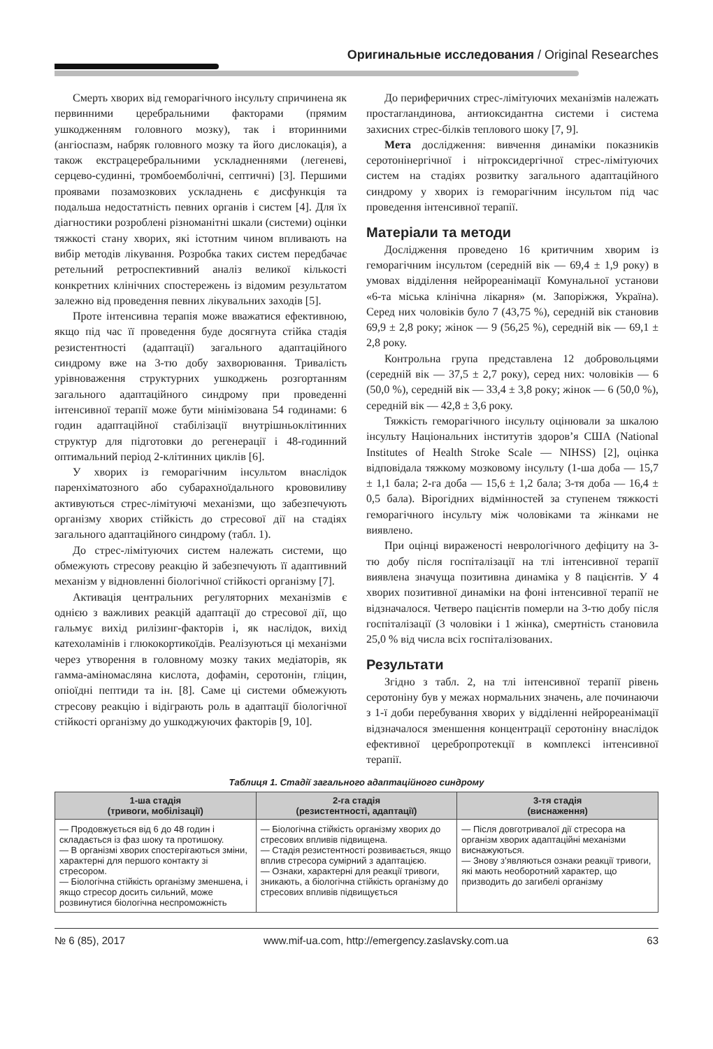Оригинальные исследования / Original Researches
Смерть хворих від геморагічного інсульту спричинена як первинними церебральними факторами (прямим ушкодженням головного мозку), так і вторинними (ангіоспазм, набряк головного мозку та його дислокація), а також екстрацеребральними ускладненнями (легеневі, серцево-судинні, тромбоемболічні, септичні) [3]. Першими проявами позамозкових ускладнень є дисфункція та подальша недостатність певних органів і систем [4]. Для їх діагностики розроблені різноманітні шкали (системи) оцінки тяжкості стану хворих, які істотним чином впливають на вибір методів лікування. Розробка таких систем передбачає ретельний ретроспективний аналіз великої кількості конкретних клінічних спостережень із відомим результатом залежно від проведення певних лікувальних заходів [5].
Проте інтенсивна терапія може вважатися ефективною, якщо під час її проведення буде досягнута стійка стадія резистентності (адаптації) загального адаптаційного синдрому вже на 3-тю добу захворювання. Тривалість урівноваження структурних ушкоджень розгортанням загального адаптаційного синдрому при проведенні інтенсивної терапії може бути мінімізована 54 годинами: 6 годин адаптаційної стабілізації внутрішньоклітинних структур для підготовки до регенерації і 48-годинний оптимальний період 2-клітинних циклів [6].
У хворих із геморагічним інсультом внаслідок паренхіматозного або субарахноїдального крововиливу активуються стрес-лімітуючі механізми, що забезпечують організму хворих стійкість до стресової дії на стадіях загального адаптаційного синдрому (табл. 1).
До стрес-лімітуючих систем належать системи, що обмежують стресову реакцію й забезпечують її адаптивний механізм у відновленні біологічної стійкості організму [7].
Активація центральних регуляторних механізмів є однією з важливих реакцій адаптації до стресової дії, що гальмує вихід рилізинг-факторів і, як наслідок, вихід катехоламінів і глюкокортикоїдів. Реалізуються ці механізми через утворення в головному мозку таких медіаторів, як гамма-аміномасляна кислота, дофамін, серотонін, гліцин, опіоїдні пептиди та ін. [8]. Саме ці системи обмежують стресову реакцію і відіграють роль в адаптації біологічної стійкості організму до ушкоджуючих факторів [9, 10].
До периферичних стрес-лімітуючих механізмів належать простагландинова, антиоксидантна системи і система захисних стрес-білків теплового шоку [7, 9].
Мета дослідження: вивчення динаміки показників серотонінергічної і нітроксидергічної стрес-лімітуючих систем на стадіях розвитку загального адаптаційного синдрому у хворих із геморагічним інсультом під час проведення інтенсивної терапії.
Матеріали та методи
Дослідження проведено 16 критичним хворим із геморагічним інсультом (середній вік — 69,4 ± 1,9 року) в умовах відділення нейрореанімації Комунальної установи «6-та міська клінічна лікарня» (м. Запоріжжя, Україна). Серед них чоловіків було 7 (43,75 %), середній вік становив 69,9 ± 2,8 року; жінок — 9 (56,25 %), середній вік — 69,1 ± 2,8 року.
Контрольна група представлена 12 добровольцями (середній вік — 37,5 ± 2,7 року), серед них: чоловіків — 6 (50,0 %), середній вік — 33,4 ± 3,8 року; жінок — 6 (50,0 %), середній вік — 42,8 ± 3,6 року.
Тяжкість геморагічного інсульту оцінювали за шкалою інсульту Національних інститутів здоров’я США (National Institutes of Health Stroke Scale — NIHSS) [2], оцінка відповідала тяжкому мозковому інсульту (1-ша доба — 15,7 ± 1,1 бала; 2-га доба — 15,6 ± 1,2 бала; 3-тя доба — 16,4 ± 0,5 бала). Вірогідних відмінностей за ступенем тяжкості геморагічного інсульту між чоловіками та жінками не виявлено.
При оцінці вираженості неврологічного дефіциту на 3-тю добу після госпіталізації на тлі інтенсивної терапії виявлена значуща позитивна динаміка у 8 пацієнтів. У 4 хворих позитивної динаміки на фоні інтенсивної терапії не відзначалося. Четверо пацієнтів померли на 3-тю добу після госпіталізації (3 чоловіки і 1 жінка), смертність становила 25,0 % від числа всіх госпіталізованих.
Результати
Згідно з табл. 2, на тлі інтенсивної терапії рівень серотоніну був у межах нормальних значень, але починаючи з 1-ї доби перебування хворих у відділенні нейрореанімації відзначалося зменшення концентрації серотоніну внаслідок ефективної церебропротекції в комплексі інтенсивної терапії.
Таблиця 1. Стадії загального адаптаційного синдрому
| 1-ша стадія (тривоги, мобілізації) | 2-га стадія (резистентності, адаптації) | 3-тя стадія (виснаження) |
| --- | --- | --- |
| — Продовжується від 6 до 48 годин і складається із фаз шоку та протишоку. — В організмі хворих спостерігаються зміни, характерні для першого контакту зі стресором. — Біологічна стійкість організму зменшена, і якщо стресор досить сильний, може розвинутися біологічна неспроможність | — Біологічна стійкість організму хворих до стресових впливів підвищена. — Стадія резистентності розвивається, якщо вплив стресора сумірний з адаптацією. — Ознаки, характерні для реакції тривоги, зникають, а біологічна стійкість організму до стресових впливів підвищується | — Після довготривалої дії стресора на організм хворих адаптаційні механізми виснажуються. — Знову з’являються ознаки реакції тривоги, які мають необоротний характер, що призводить до загибелі організму |
№ 6 (85), 2017 www.mif-ua.com, http://emergency.zaslavsky.com.ua 63